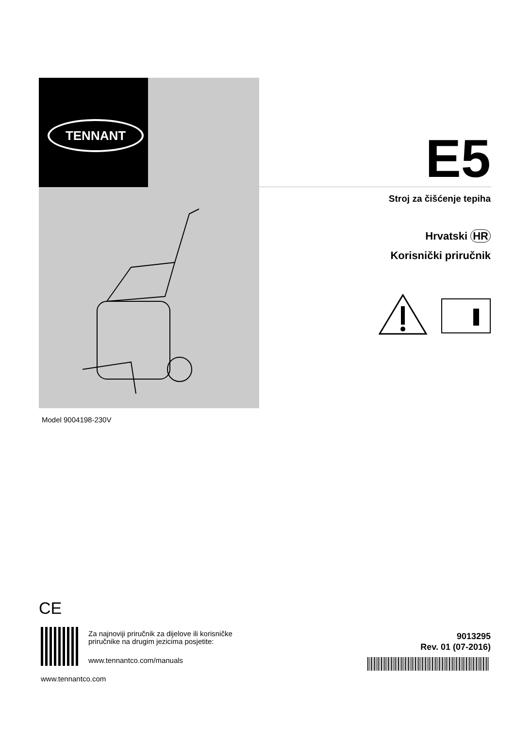TENNANT
E5
Stroj za čišćenje tepiha
Hrvatski HR
Korisnički priručnik
Model 9004198-230V
CE
Za najnoviji priručnik za dijelove ili korisničke
priručnike na drugim jezicima posjetite:
www.tennantco.com/manuals
www.tennantco.com
9013295
Rev. 01 (07-2016)